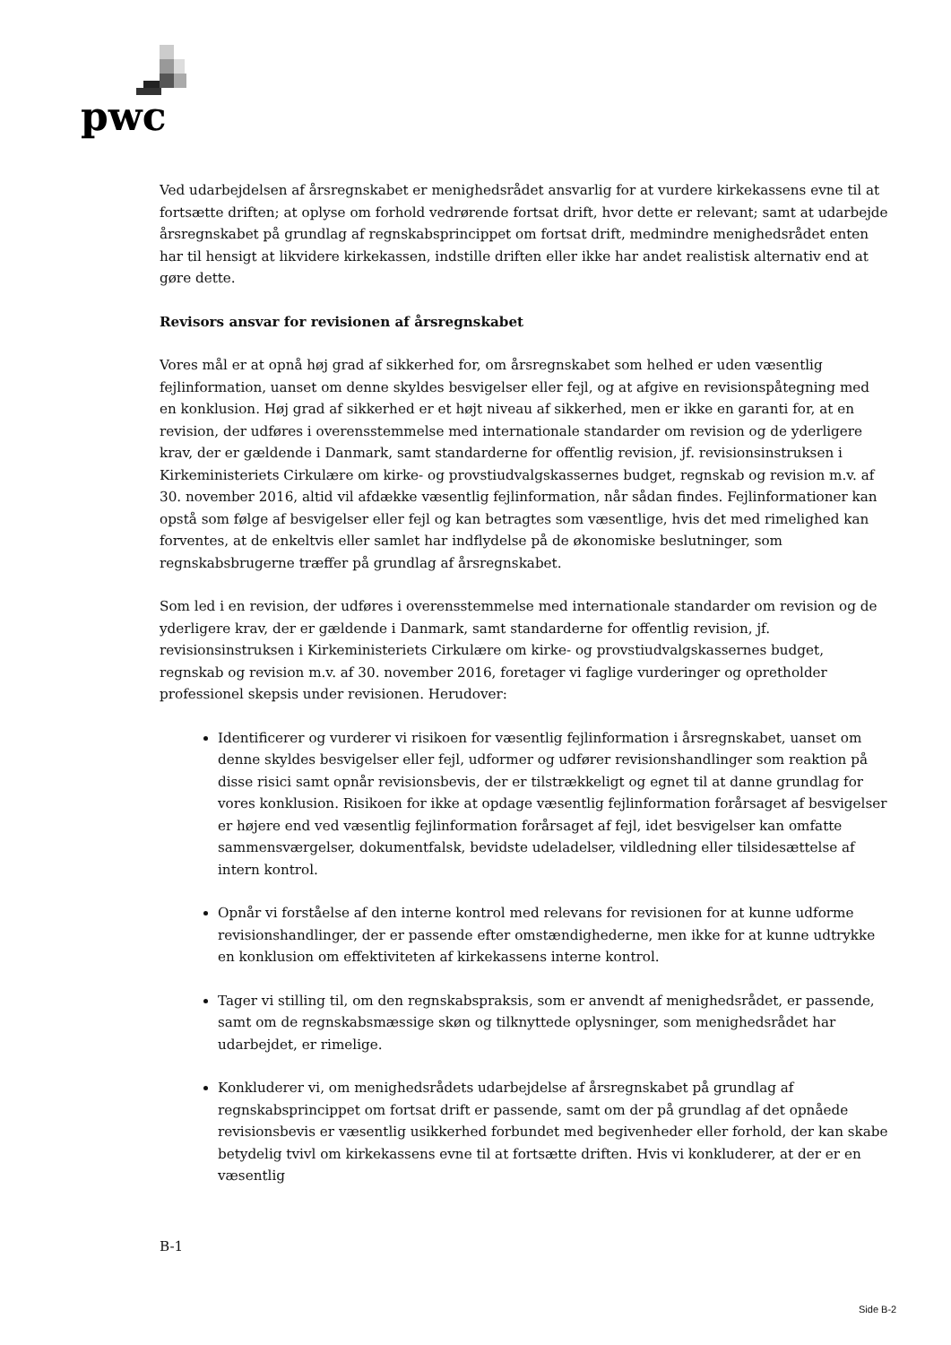pwc
Ved udarbejdelsen af årsregnskabet er menighedsrådet ansvarlig for at vurdere kirkekassens evne til at fortsætte driften; at oplyse om forhold vedrørende fortsat drift, hvor dette er relevant; samt at udarbejde årsregnskabet på grundlag af regnskabsprincippet om fortsat drift, medmindre menighedsrådet enten har til hensigt at likvidere kirkekassen, indstille driften eller ikke har andet realistisk alternativ end at gøre dette.
Revisors ansvar for revisionen af årsregnskabet
Vores mål er at opnå høj grad af sikkerhed for, om årsregnskabet som helhed er uden væsentlig fejlinformation, uanset om denne skyldes besvigelser eller fejl, og at afgive en revisionspåtegning med en konklusion. Høj grad af sikkerhed er et højt niveau af sikkerhed, men er ikke en garanti for, at en revision, der udføres i overensstemmelse med internationale standarder om revision og de yderligere krav, der er gældende i Danmark, samt standarderne for offentlig revision, jf. revisionsinstruksen i Kirkeministeriets Cirkulære om kirke- og provstiudvalgskassernes budget, regnskab og revision m.v. af 30. november 2016, altid vil afdække væsentlig fejlinformation, når sådan findes. Fejlinformationer kan opstå som følge af besvigelser eller fejl og kan betragtes som væsentlige, hvis det med rimelighed kan forventes, at de enkeltvis eller samlet har indflydelse på de økonomiske beslutninger, som regnskabsbrugerne træffer på grundlag af årsregnskabet.
Som led i en revision, der udføres i overensstemmelse med internationale standarder om revision og de yderligere krav, der er gældende i Danmark, samt standarderne for offentlig revision, jf. revisionsinstruksen i Kirkeministeriets Cirkulære om kirke- og provstiudvalgskassernes budget, regnskab og revision m.v. af 30. november 2016, foretager vi faglige vurderinger og opretholder professionel skepsis under revisionen. Herudover:
Identificerer og vurderer vi risikoen for væsentlig fejlinformation i årsregnskabet, uanset om denne skyldes besvigelser eller fejl, udformer og udfører revisionshandlinger som reaktion på disse risici samt opnår revisionsbevis, der er tilstrækkeligt og egnet til at danne grundlag for vores konklusion. Risikoen for ikke at opdage væsentlig fejlinformation forårsaget af besvigelser er højere end ved væsentlig fejlinformation forårsaget af fejl, idet besvigelser kan omfatte sammensværgelser, dokumentfalsk, bevidste udeladelser, vildledning eller tilsidesættelse af intern kontrol.
Opnår vi forståelse af den interne kontrol med relevans for revisionen for at kunne udforme revisionshandlinger, der er passende efter omstændighederne, men ikke for at kunne udtrykke en konklusion om effektiviteten af kirkekassens interne kontrol.
Tager vi stilling til, om den regnskabspraksis, som er anvendt af menighedsrådet, er passende, samt om de regnskabsmæssige skøn og tilknyttede oplysninger, som menighedsrådet har udarbejdet, er rimelige.
Konkluderer vi, om menighedsrådets udarbejdelse af årsregnskabet på grundlag af regnskabsprincippet om fortsat drift er passende, samt om der på grundlag af det opnåede revisionsbevis er væsentlig usikkerhed forbundet med begivenheder eller forhold, der kan skabe betydelig tvivl om kirkekassens evne til at fortsætte driften. Hvis vi konkluderer, at der er en væsentlig
B-1
Side B-2